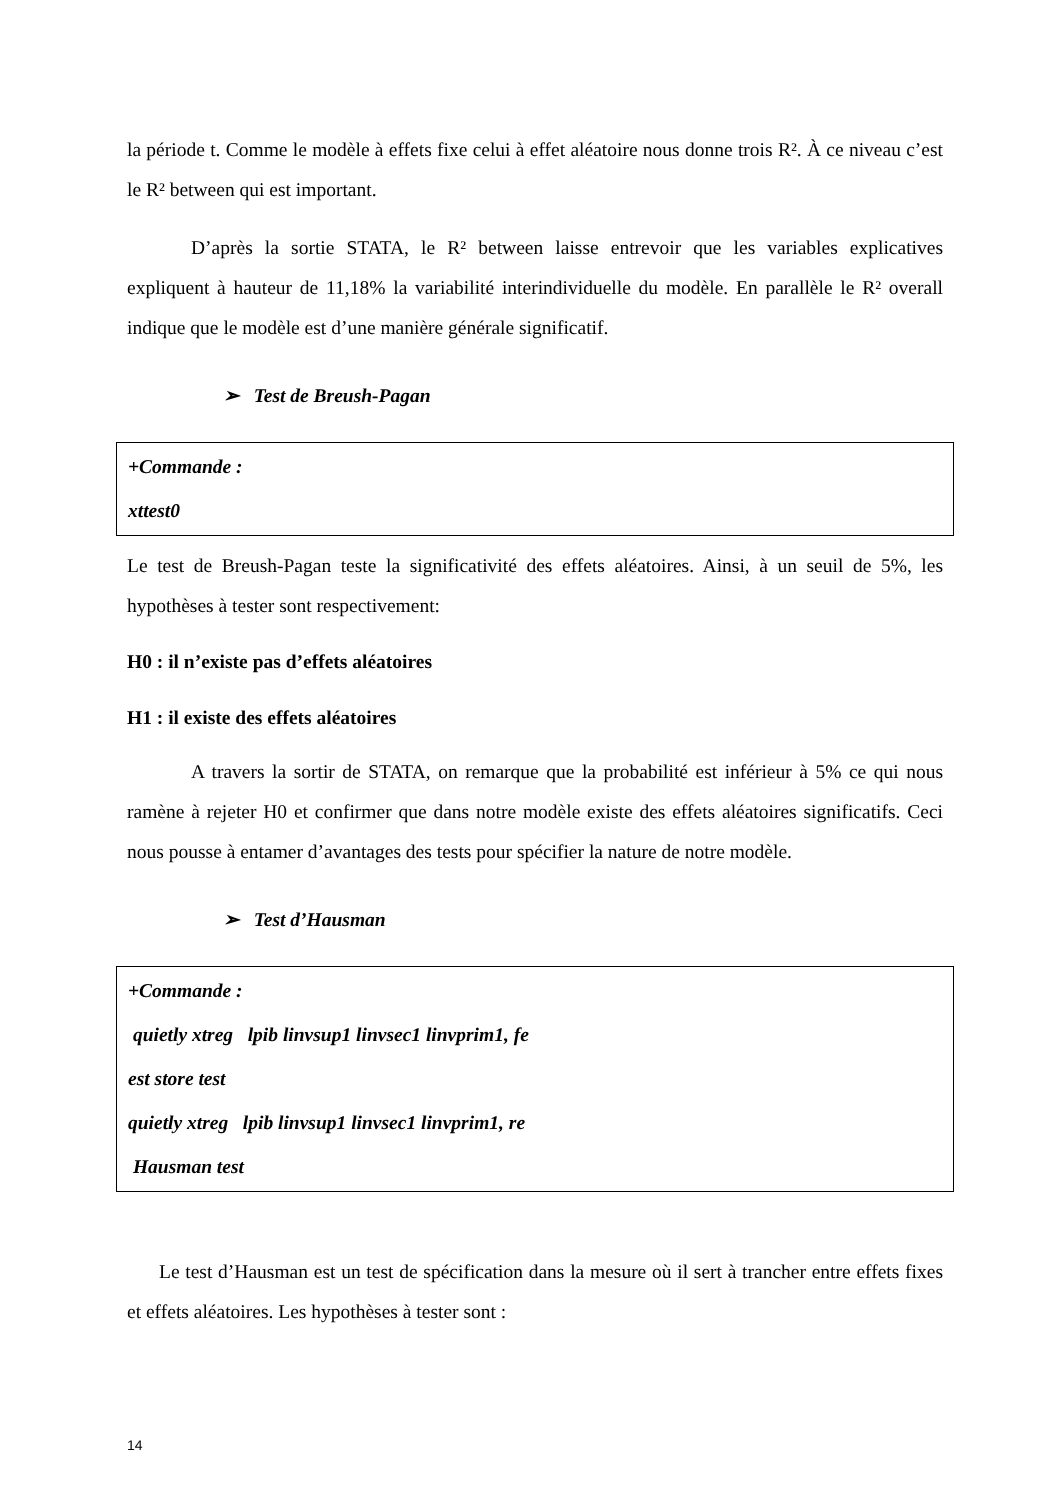la période t. Comme le modèle à effets fixe celui à effet aléatoire nous donne trois R². À ce niveau c’est le R² between qui est important.
D’après la sortie STATA, le R² between laisse entrevoir que les variables explicatives expliquent à hauteur de 11,18% la variabilité interindividuelle du modèle. En parallèle le R² overall indique que le modèle est d’une manière générale significatif.
➢ Test de Breush-Pagan
+Commande :
xttest0
Le test de Breush-Pagan teste la significativité des effets aléatoires. Ainsi, à un seuil de 5%, les hypothèses à tester sont respectivement:
H0 : il n’existe pas d’effets aléatoires
H1 : il existe des effets aléatoires
A travers la sortir de STATA, on remarque que la probabilité est inférieur à 5% ce qui nous ramène à rejeter H0 et confirmer que dans notre modèle existe des effets aléatoires significatifs. Ceci nous pousse à entamer d’avantages des tests pour spécifier la nature de notre modèle.
➢ Test d’Hausman
+Commande :
quietly xtreg lpib linvsup1 linvsec1 linvprim1, fe
est store test
quietly xtreg lpib linvsup1 linvsec1 linvprim1, re
Hausman test
Le test d’Hausman est un test de spécification dans la mesure où il sert à trancher entre effets fixes et effets aléatoires. Les hypothèses à tester sont :
14